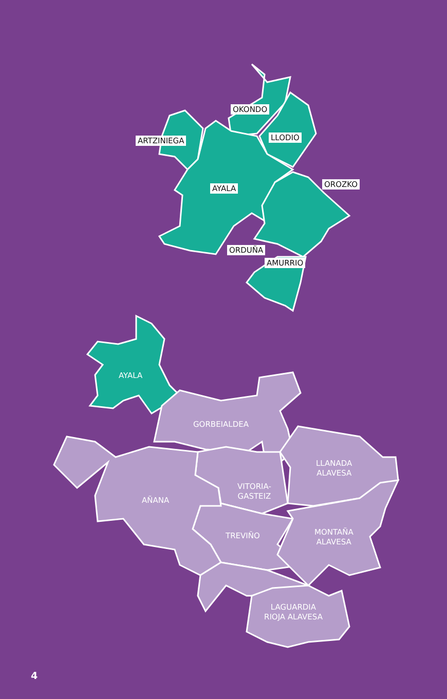OKONDO
ARTZINIEGA LLODIO
OROZKO
AYALA
ORDUÑA
AMURRIO
AYALA
GORBEIALDEA
LLANADA
ALAVESA
VITORIA-
GASTEIZ
AÑANA
TREVIÑO
MONTAÑA
ALAVESA
LAGUARDIA
RIOJA ALAVESA
4